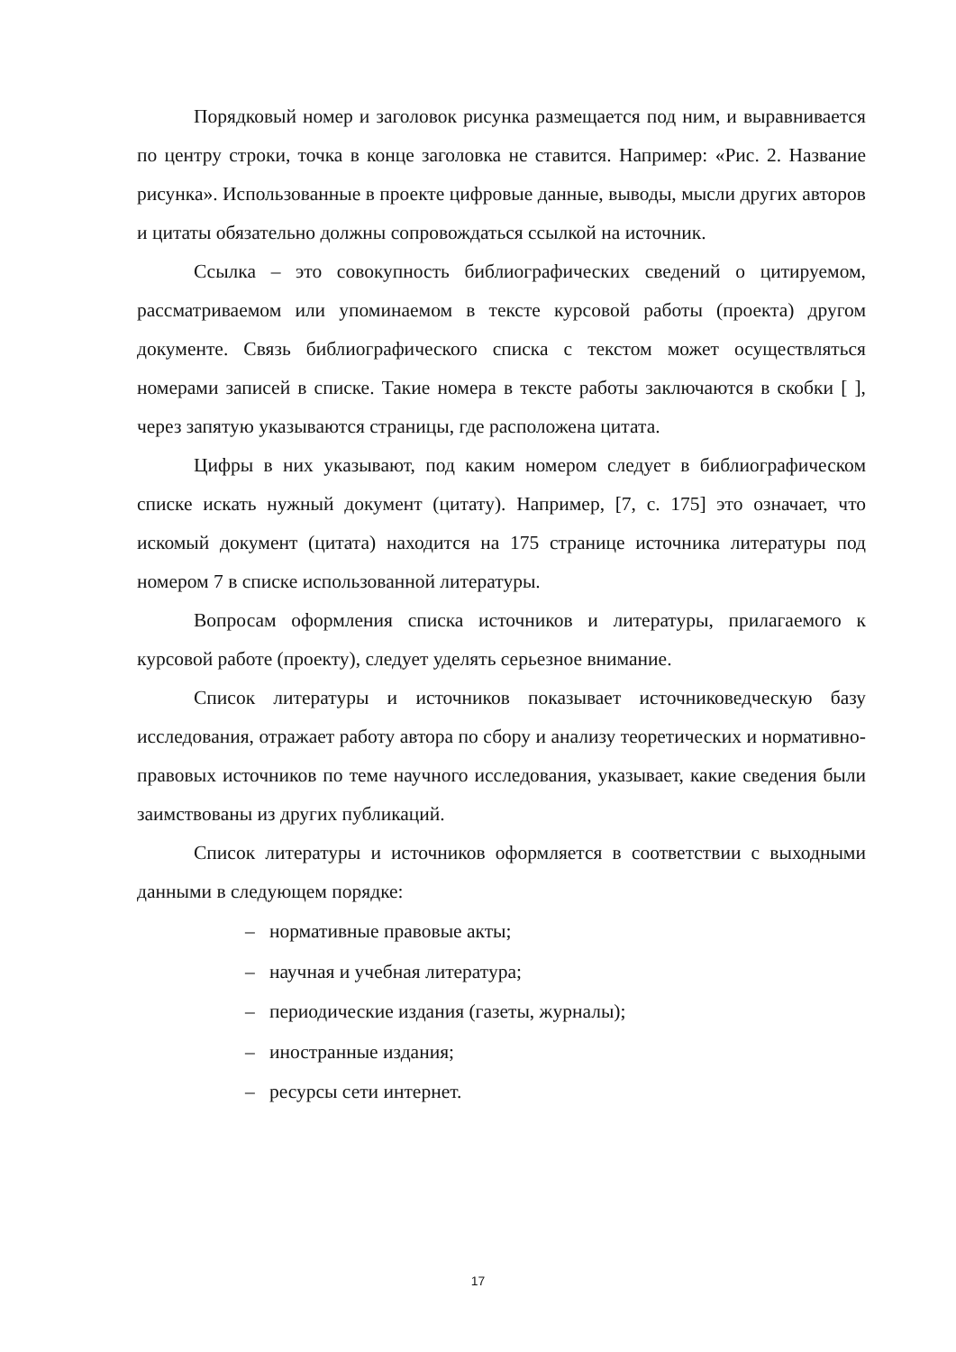Порядковый номер и заголовок рисунка размещается под ним, и выравнивается по центру строки, точка в конце заголовка не ставится. Например: «Рис. 2. Название рисунка». Использованные в проекте цифровые данные, выводы, мысли других авторов и цитаты обязательно должны сопровождаться ссылкой на источник.
Ссылка – это совокупность библиографических сведений о цитируемом, рассматриваемом или упоминаемом в тексте курсовой работы (проекта) другом документе. Связь библиографического списка с текстом может осуществляться номерами записей в списке. Такие номера в тексте работы заключаются в скобки [ ], через запятую указываются страницы, где расположена цитата.
Цифры в них указывают, под каким номером следует в библиографическом списке искать нужный документ (цитату). Например, [7, с. 175] это означает, что искомый документ (цитата) находится на 175 странице источника литературы под номером 7 в списке использованной литературы.
Вопросам оформления списка источников и литературы, прилагаемого к курсовой работе (проекту), следует уделять серьезное внимание.
Список литературы и источников показывает источниковедческую базу исследования, отражает работу автора по сбору и анализу теоретических и нормативно-правовых источников по теме научного исследования, указывает, какие сведения были заимствованы из других публикаций.
Список литературы и источников оформляется в соответствии с выходными данными в следующем порядке:
– нормативные правовые акты;
– научная и учебная литература;
– периодические издания (газеты, журналы);
– иностранные издания;
– ресурсы сети интернет.
17